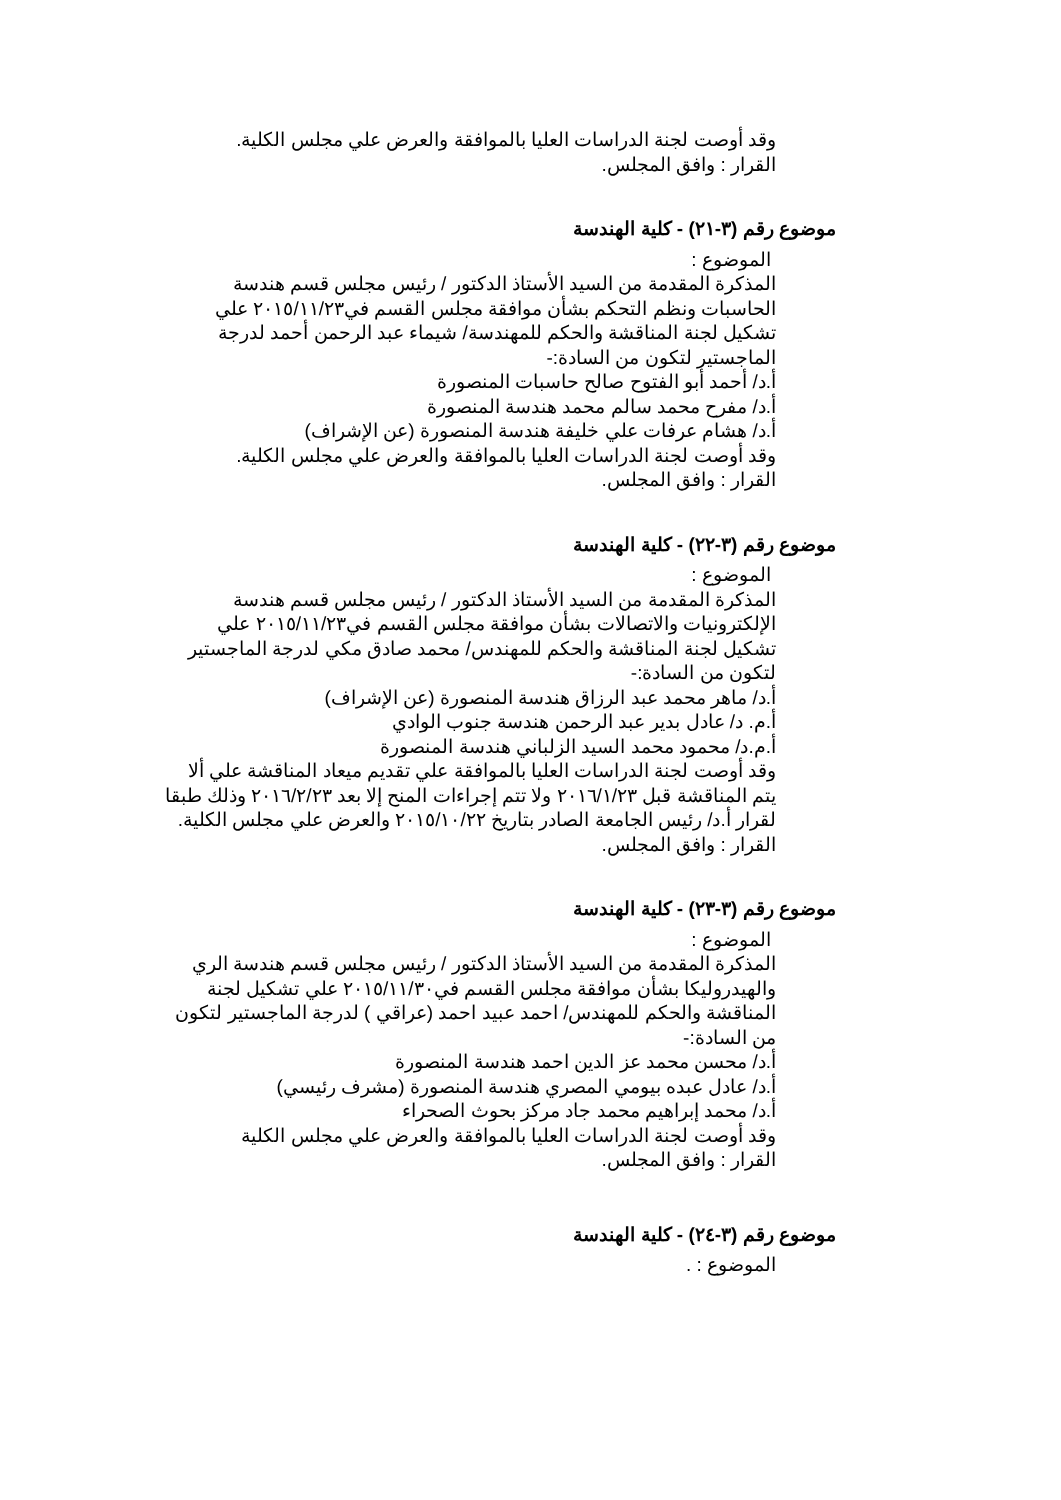وقد أوصت لجنة الدراسات العليا بالموافقة والعرض علي مجلس الكلية.
القرار : وافق المجلس.
موضوع رقم (٣-٢١) - كلية الهندسة
الموضوع :
المذكرة المقدمة من السيد الأستاذ الدكتور / رئيس مجلس قسم هندسة الحاسبات ونظم التحكم بشأن موافقة مجلس القسم في٢٠١٥/١١/٢٣ علي تشكيل لجنة المناقشة والحكم للمهندسة/ شيماء عبد الرحمن أحمد لدرجة الماجستير لتكون من السادة:-
أ.د/ أحمد أبو الفتوح صالح حاسبات المنصورة
أ.د/ مفرح محمد سالم محمد هندسة المنصورة
أ.د/ هشام عرفات علي خليفة هندسة المنصورة (عن الإشراف)
وقد أوصت لجنة الدراسات العليا بالموافقة والعرض علي مجلس الكلية.
القرار : وافق المجلس.
موضوع رقم (٣-٢٢) - كلية الهندسة
الموضوع :
المذكرة المقدمة من السيد الأستاذ الدكتور / رئيس مجلس قسم هندسة الإلكترونيات والاتصالات بشأن موافقة مجلس القسم في٢٠١٥/١١/٢٣ علي تشكيل لجنة المناقشة والحكم للمهندس/ محمد صادق مكي لدرجة الماجستير لتكون من السادة:-
أ.د/ ماهر محمد عبد الرزاق هندسة المنصورة (عن الإشراف)
أ.م. د/ عادل بدير عبد الرحمن هندسة جنوب الوادي
أ.م.د/ محمود محمد السيد الزلباني هندسة المنصورة
وقد أوصت لجنة الدراسات العليا بالموافقة علي تقديم ميعاد المناقشة علي ألا يتم المناقشة قبل ٢٠١٦/١/٢٣ ولا تتم إجراءات المنح إلا بعد ٢٠١٦/٢/٢٣ وذلك طبقا لقرار أ.د/ رئيس الجامعة الصادر بتاريخ ٢٠١٥/١٠/٢٢ والعرض علي مجلس الكلية.
القرار : وافق المجلس.
موضوع رقم (٣-٢٣) - كلية الهندسة
الموضوع :
المذكرة المقدمة من السيد الأستاذ الدكتور / رئيس مجلس قسم هندسة الري والهيدروليكا بشأن موافقة مجلس القسم في٢٠١٥/١١/٣٠ علي تشكيل لجنة المناقشة والحكم للمهندس/ احمد عبيد احمد (عراقي ) لدرجة الماجستير لتكون من السادة:-
أ.د/ محسن محمد عز الدين احمد هندسة المنصورة
أ.د/ عادل عبده بيومي المصري هندسة المنصورة (مشرف رئيسي)
أ.د/ محمد إبراهيم محمد جاد مركز بحوث الصحراء
وقد أوصت لجنة الدراسات العليا بالموافقة والعرض علي مجلس الكلية
القرار : وافق المجلس.
موضوع رقم (٣-٢٤) - كلية الهندسة
الموضوع : .